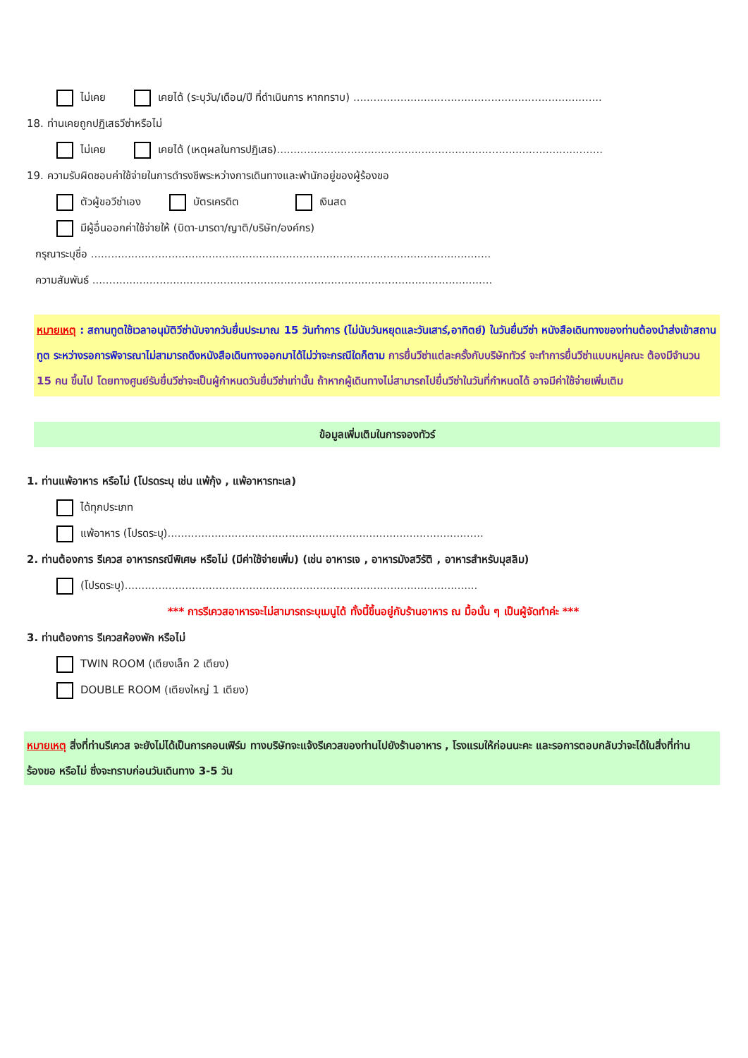ไม่เคย เคยได้ (ระบุวัน/เดือน/ปี ที่ดำเนินการ หากทราบ) ..........................................................................
18. ท่านเคยถูกปฏิเสธวีซ่าหรือไม่
ไม่เคย เคยได้ (เหตุผลในการปฏิเสธ).................................................................................................
19. ความรับผิดชอบค่าใช้จ่ายในการดำรงชีพระหว่างการเดินทางและพำนักอยู่ของผู้ร้องขอ
ตัวผู้ขอวีซ่าเอง บัตรเครดิต เงินสด
มีผู้อื่นออกค่าใช้จ่ายให้ (บิดา-มารดา/ญาติ/บริษัท/องค์กร)
กรุณาระบุชื่อ .......................................................................................................................
ความสัมพันธ์ .......................................................................................................................
หมายเหตุ : สถานทูตใช้เวลาอนุมัติวีซ่านับจากวันยื่นประมาณ 15 วันทำการ (ไม่นับวันหยุดและวันเสาร์,อาทิตย์) ในวันยื่นวีซ่า หนังสือเดินทางของท่านต้องนำส่งเข้าสถานทูต ระหว่างรอการพิจารณาไม่สามารถดึงหนังสือเดินทางออกมาได้ไม่ว่าจะกรณีใดก็ตาม การยื่นวีซ่าแต่ละครั้งกับบริษัททัวร์ จะทำการยื่นวีซ่าแบบหมู่คณะ ต้องมีจำนวน 15 คน ขึ้นไป โดยทางศูนย์รับยื่นวีซ่าจะเป็นผู้กำหนดวันยื่นวีซ่าเท่านั้น ถ้าหากผู้เดินทางไม่สามารถไปยื่นวีซ่าในวันที่กำหนดได้ อาจมีค่าใช้จ่ายเพิ่มเติม
ข้อมูลเพิ่มเติมในการจองทัวร์
1. ท่านแพ้อาหาร หรือไม่ (โปรดระบุ เช่น แพ้กุ้ง , แพ้อาหารทะเล)
ได้ทุกประเภท
แพ้อาหาร (โปรดระบุ)..............................................................................................
2. ท่านต้องการ รีเควส อาหารกรณีพิเศษ หรือไม่ (มีค่าใช้จ่ายเพิ่ม) (เช่น อาหารเจ , อาหารมังสวิรัติ , อาหารสำหรับมุสลิม)
(โปรดระบุ).........................................................................................................
*** การรีเควสอาหารจะไม่สามารถระบุเมนูได้ ทั้งนี้ขึ้นอยู่กับร้านอาหาร ณ มื้อนั้น ๆ เป็นผู้จัดทำค่ะ ***
3. ท่านต้องการ รีเควสห้องพัก หรือไม่
TWIN ROOM (เตียงเล็ก 2 เตียง)
DOUBLE ROOM (เตียงใหญ่ 1 เตียง)
หมายเหตุ สิ่งที่ท่านรีเควส จะยังไม่ได้เป็นการคอนเฟิร์ม ทางบริษัทจะแจ้งรีเควสของท่านไปยังร้านอาหาร , โรงแรมให้ก่อนนะคะ และรอการตอบกลับว่าจะได้ในสิ่งที่ท่านร้องขอ หรือไม่ ซึ่งจะทราบก่อนวันเดินทาง 3-5 วัน